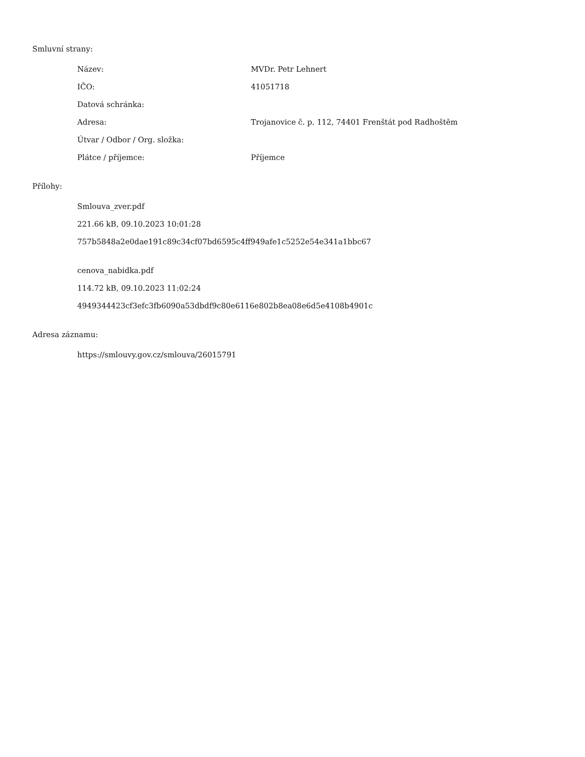Smluvní strany:
| Název: | MVDr. Petr Lehnert |
| IČO: | 41051718 |
| Datová schránka: | |
| Adresa: | Trojanovice č. p. 112, 74401 Frenštát pod Radhoštěm |
| Útvar / Odbor / Org. složka: | |
| Plátce / příjemce: | Příjemce |
Přílohy:
Smlouva_zver.pdf
221.66 kB, 09.10.2023 10:01:28
757b5848a2e0dae191c89c34cf07bd6595c4ff949afe1c5252e54e341a1bbc67
cenova_nabidka.pdf
114.72 kB, 09.10.2023 11:02:24
4949344423cf3efc3fb6090a53dbdf9c80e6116e802b8ea08e6d5e4108b4901c
Adresa záznamu:
https://smlouvy.gov.cz/smlouva/26015791